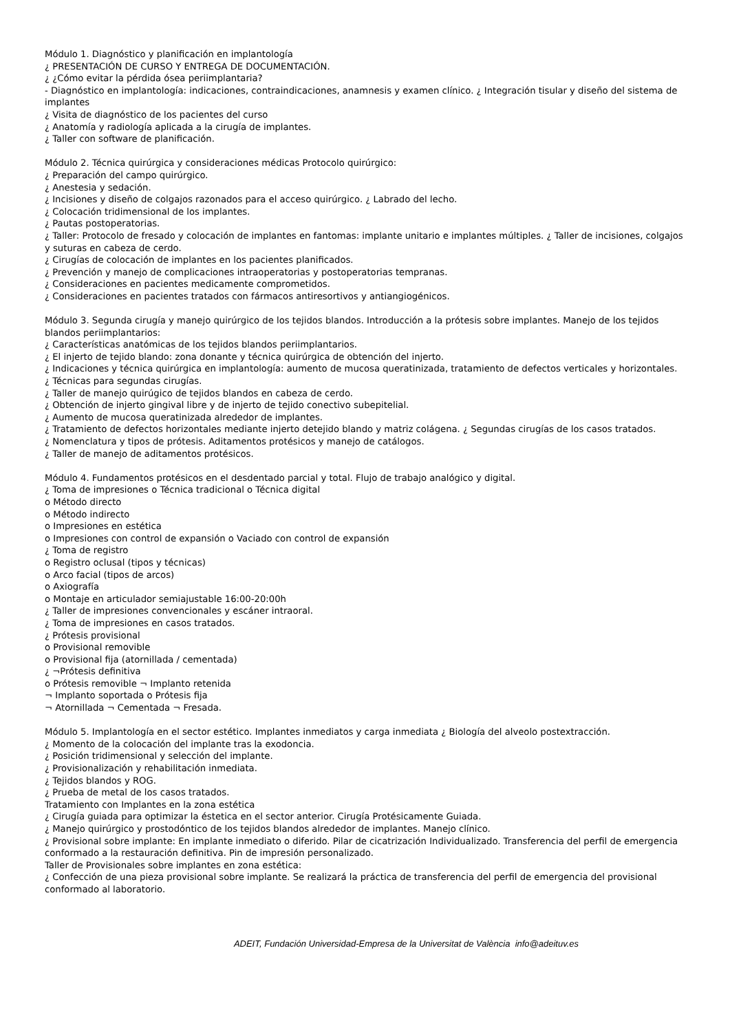Módulo 1. Diagnóstico y planificación en implantología
¿ PRESENTACIÓN DE CURSO Y ENTREGA DE DOCUMENTACIÓN.
¿ ¿Cómo evitar la pérdida ósea periimplantaria?
- Diagnóstico en implantología: indicaciones, contraindicaciones, anamnesis y examen clínico. ¿ Integración tisular y diseño del sistema de implantes
¿ Visita de diagnóstico de los pacientes del curso
¿ Anatomía y radiología aplicada a la cirugía de implantes.
¿ Taller con software de planificación.
Módulo 2. Técnica quirúrgica y consideraciones médicas Protocolo quirúrgico:
¿ Preparación del campo quirúrgico.
¿ Anestesia y sedación.
¿ Incisiones y diseño de colgajos razonados para el acceso quirúrgico. ¿ Labrado del lecho.
¿ Colocación tridimensional de los implantes.
¿ Pautas postoperatorias.
¿ Taller: Protocolo de fresado y colocación de implantes en fantomas: implante unitario e implantes múltiples. ¿ Taller de incisiones, colgajos y suturas en cabeza de cerdo.
¿ Cirugías de colocación de implantes en los pacientes planificados.
¿ Prevención y manejo de complicaciones intraoperatorias y postoperatorias tempranas.
¿ Consideraciones en pacientes medicamente comprometidos.
¿ Consideraciones en pacientes tratados con fármacos antiresortivos y antiangiogénicos.
Módulo 3. Segunda cirugía y manejo quirúrgico de los tejidos blandos. Introducción a la prótesis sobre implantes. Manejo de los tejidos blandos periimplantarios:
¿ Características anatómicas de los tejidos blandos periimplantarios.
¿ El injerto de tejido blando: zona donante y técnica quirúrgica de obtención del injerto.
¿ Indicaciones y técnica quirúrgica en implantología: aumento de mucosa queratinizada, tratamiento de defectos verticales y horizontales.
¿ Técnicas para segundas cirugías.
¿ Taller de manejo quirúgico de tejidos blandos en cabeza de cerdo.
¿ Obtención de injerto gingival libre y de injerto de tejido conectivo subepitelial.
¿ Aumento de mucosa queratinizada alrededor de implantes.
¿ Tratamiento de defectos horizontales mediante injerto detejido blando y matriz colágena. ¿ Segundas cirugías de los casos tratados.
¿ Nomenclatura y tipos de prótesis. Aditamentos protésicos y manejo de catálogos.
¿ Taller de manejo de aditamentos protésicos.
Módulo 4. Fundamentos protésicos en el desdentado parcial y total. Flujo de trabajo analógico y digital.
¿ Toma de impresiones o Técnica tradicional o Técnica digital
o Método directo
o Método indirecto
o Impresiones en estética
o Impresiones con control de expansión o Vaciado con control de expansión
¿ Toma de registro
o Registro oclusal (tipos y técnicas)
o Arco facial (tipos de arcos)
o Axiografía
o Montaje en articulador semiajustable 16:00-20:00h
¿ Taller de impresiones convencionales y escáner intraoral.
¿ Toma de impresiones en casos tratados.
¿ Prótesis provisional
o Provisional removible
o Provisional fija (atornillada / cementada)
¿ ¬Prótesis definitiva
o Prótesis removible ¬ Implanto retenida
¬ Implanto soportada o Prótesis fija
¬ Atornillada ¬ Cementada ¬ Fresada.
Módulo 5. Implantología en el sector estético. Implantes inmediatos y carga inmediata ¿ Biología del alveolo postextracción.
¿ Momento de la colocación del implante tras la exodoncia.
¿ Posición tridimensional y selección del implante.
¿ Provisionalización y rehabilitación inmediata.
¿ Tejidos blandos y ROG.
¿ Prueba de metal de los casos tratados.
Tratamiento con Implantes en la zona estética
¿ Cirugía guiada para optimizar la éstetica en el sector anterior. Cirugía Protésicamente Guiada.
¿ Manejo quirúrgico y prostodóntico de los tejidos blandos alrededor de implantes. Manejo clínico.
¿ Provisional sobre implante: En implante inmediato o diferido. Pilar de cicatrización Individualizado. Transferencia del perfil de emergencia conformado a la restauración definitiva. Pin de impresión personalizado.
Taller de Provisionales sobre implantes en zona estética:
¿ Confección de una pieza provisional sobre implante. Se realizará la práctica de transferencia del perfil de emergencia del provisional conformado al laboratorio.
ADEIT, Fundación Universidad-Empresa de la Universitat de València info@adeituv.es